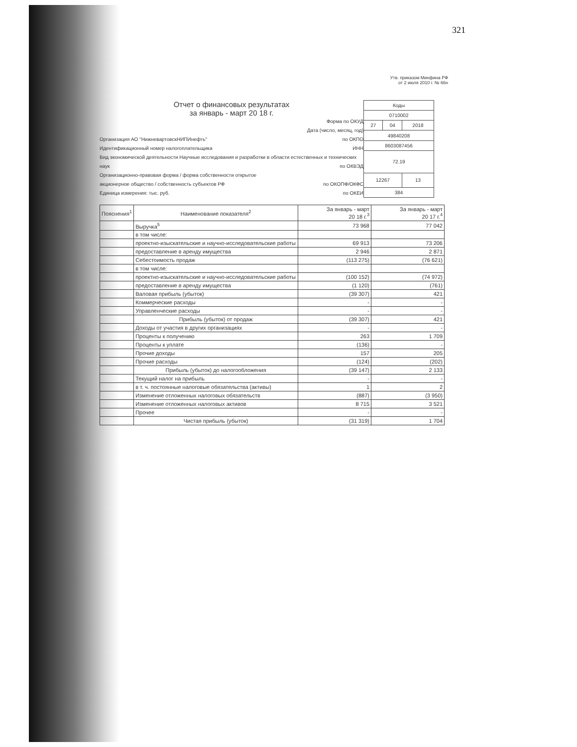321
Утв. приказом Минфина РФ
от 2 июля 2010 г. № 66н
Отчет о финансовых результатах
за январь - март 20 18 г.
Форма по ОКУД
Дата (число, месяц, год)
Организация АО "НижневартовскНИПИнефть" по ОКПО
Идентификационный номер налогоплательщика ИНН
Вид экономической деятельности Научные исследования и разработки в области естественных и технических наук по ОКВЭД
Организационно-правовая форма / форма собственности открытое
акционерное общество / собственность субъектов РФ по ОКОПФ/ОКФС
Единица измерения: тыс. руб. по ОКЕИ
| Коды | | |
| 0710002 | | |
| 27 | 04 | 2018 |
| 49840208 | | |
| 8603087456 | | |
| 72.19 | | |
| 12267 | | 13 |
| 384 | | |
| Пояснения<sup>1</sup> | Наименование показателя<sup>2</sup> | За январь - март 20 18 г.<sup>3</sup> | За январь - март 20 17 г.<sup>4</sup> |
| --- | --- | --- | --- |
| | Выручка<sup>5</sup> | 73 968 | 77 042 |
| | в том числе: | | |
| | проектно-изыскательские и научно-исследовательские работы | 69 913 | 73 206 |
| | предоставление в аренду имущества | 2 946 | 2 871 |
| | Себестоимость продаж | (113 275) | (76 621) |
| | в том числе: | | |
| | проектно-изыскательские и научно-исследовательские работы | (100 152) | (74 972) |
| | предоставление в аренду имущества | (1 120) | (761) |
| | Валовая прибыль (убыток) | (39 307) | 421 |
| | Коммерческие расходы | - | - |
| | Управленческие расходы | - | - |
| | Прибыль (убыток) от продаж | (39 307) | 421 |
| | Доходы от участия в других организациях | - | - |
| | Проценты к получению | 263 | 1 709 |
| | Проценты к уплате | (136) | - |
| | Прочие доходы | 157 | 205 |
| | Прочие расходы | (124) | (202) |
| | Прибыль (убыток) до налогообложения | (39 147) | 2 133 |
| | Текущий налог на прибыль | - | - |
| | в т. ч. постоянные налоговые обязательства (активы) | 1 | 2 |
| | Изменение отложенных налоговых обязательств | (887) | (3 950) |
| | Изменение отложенных налоговых активов | 8 715 | 3 521 |
| | Прочее | - | - |
| | Чистая прибыль (убыток) | (31 319) | 1 704 |